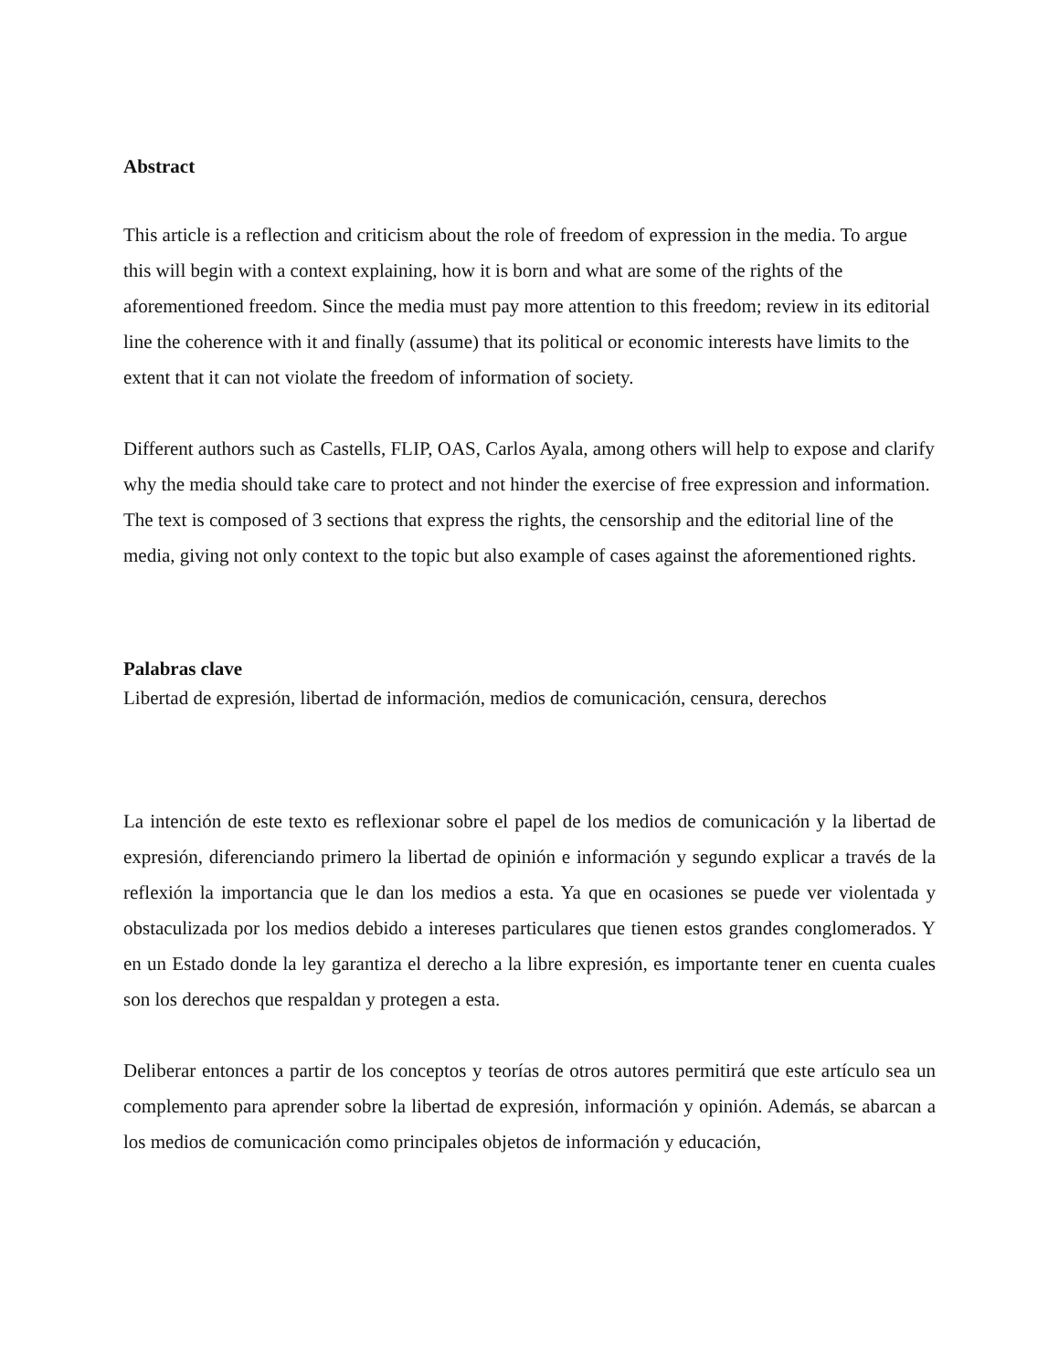Abstract
This article is a reflection and criticism about the role of freedom of expression in the media. To argue this will begin with a context explaining, how it is born and what are some of the rights of the aforementioned freedom. Since the media must pay more attention to this freedom; review in its editorial line the coherence with it and finally (assume) that its political or economic interests have limits to the extent that it can not violate the freedom of information of society.
Different authors such as Castells, FLIP, OAS, Carlos Ayala, among others will help to expose and clarify why the media should take care to protect and not hinder the exercise of free expression and information. The text is composed of 3 sections that express the rights, the censorship and the editorial line of the media, giving not only context to the topic but also example of cases against the aforementioned rights.
Palabras clave
Libertad de expresión, libertad de información, medios de comunicación, censura, derechos
La intención de este texto es reflexionar sobre el papel de los medios de comunicación y la libertad de expresión, diferenciando primero la libertad de opinión e información y segundo explicar a través de la reflexión la importancia que le dan los medios a esta. Ya que en ocasiones se puede ver violentada y obstaculizada por los medios debido a intereses particulares que tienen estos grandes conglomerados. Y en un Estado donde la ley garantiza el derecho a la libre expresión, es importante tener en cuenta cuales son los derechos que respaldan y protegen a esta.
Deliberar entonces a partir de los conceptos y teorías de otros autores permitirá que este artículo sea un complemento para aprender sobre la libertad de expresión, información y opinión. Además, se abarcan a los medios de comunicación como principales objetos de información y educación,